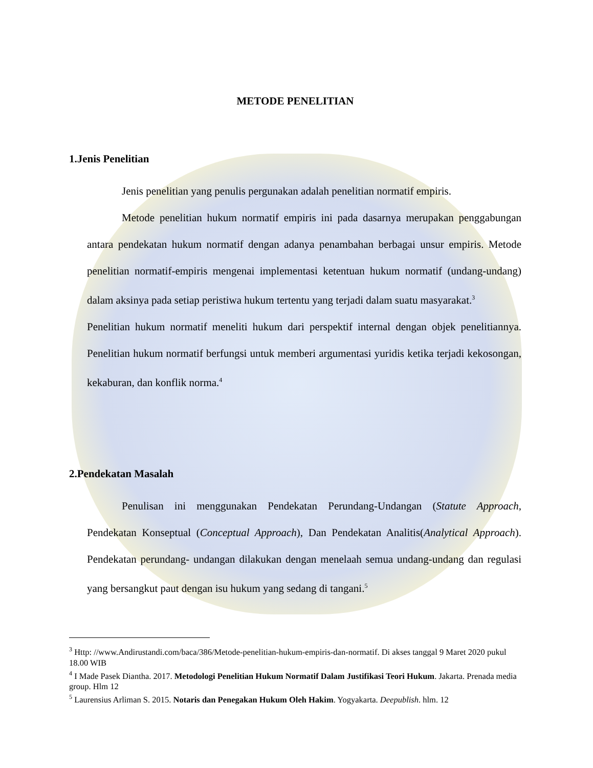METODE PENELITIAN
1.Jenis Penelitian
Jenis penelitian yang penulis pergunakan adalah penelitian normatif empiris.
Metode penelitian hukum normatif empiris ini pada dasarnya merupakan penggabungan antara pendekatan hukum normatif dengan adanya penambahan berbagai unsur empiris. Metode penelitian normatif-empiris mengenai implementasi ketentuan hukum normatif (undang-undang) dalam aksinya pada setiap peristiwa hukum tertentu yang terjadi dalam suatu masyarakat.<sup>3</sup>
Penelitian hukum normatif meneliti hukum dari perspektif internal dengan objek penelitiannya. Penelitian hukum normatif berfungsi untuk memberi argumentasi yuridis ketika terjadi kekosongan, kekaburan, dan konflik norma.<sup>4</sup>
2.Pendekatan Masalah
Penulisan ini menggunakan Pendekatan Perundang-Undangan (Statute Approach, Pendekatan Konseptual (Conceptual Approach), Dan Pendekatan Analitis(Analytical Approach). Pendekatan perundang- undangan dilakukan dengan menelaah semua undang-undang dan regulasi yang bersangkut paut dengan isu hukum yang sedang di tangani.<sup>5</sup>
<sup>3</sup> Http: //www.Andirustandi.com/baca/386/Metode-penelitian-hukum-empiris-dan-normatif. Di akses tanggal 9 Maret 2020 pukul 18.00 WIB
<sup>4</sup> I Made Pasek Diantha. 2017. Metodologi Penelitian Hukum Normatif Dalam Justifikasi Teori Hukum. Jakarta. Prenada media group. Hlm 12
<sup>5</sup> Laurensius Arliman S. 2015. Notaris dan Penegakan Hukum Oleh Hakim. Yogyakarta. Deepublish. hlm. 12